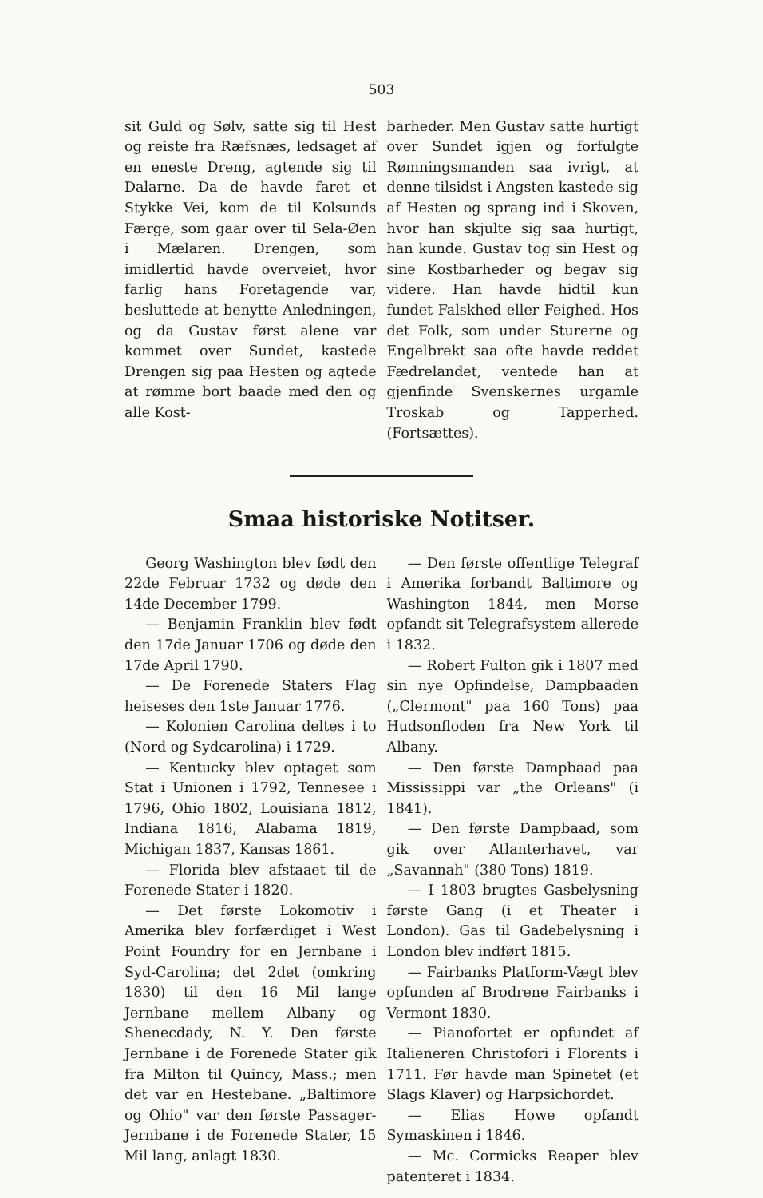503
sit Guld og Sølv, satte sig til Hest og reiste fra Ræfsnæs, ledsaget af en eneste Dreng, agtende sig til Dalarne. Da de havde faret et Stykke Vei, kom de til Kolsunds Færge, som gaar over til Sela-Øen i Mælaren. Drengen, som imidlertid havde overveiet, hvor farlig hans Foretagende var, besluttede at benytte Anledningen, og da Gustav først alene var kommet over Sundet, kastede Drengen sig paa Hesten og agtede at rømme bort baade med den og alle Kost-
barheder. Men Gustav satte hurtigt over Sundet igjen og forfulgte Rømningsmanden saa ivrigt, at denne tilsidst i Angsten kastede sig af Hesten og sprang ind i Skoven, hvor han skjulte sig saa hurtigt, han kunde. Gustav tog sin Hest og sine Kostbarheder og begav sig videre. Han havde hidtil kun fundet Falskhed eller Feighed. Hos det Folk, som under Sturerne og Engelbrekt saa ofte havde reddet Fædrelandet, ventede han at gjenfinde Svenskernes urgamle Troskab og Tapperhed. (Fortsættes).
Smaa historiske Notitser.
Georg Washington blev født den 22de Februar 1732 og døde den 14de December 1799.
— Benjamin Franklin blev født den 17de Januar 1706 og døde den 17de April 1790.
— De Forenede Staters Flag heiseses den 1ste Januar 1776.
— Kolonien Carolina deltes i to (Nord og Sydcarolina) i 1729.
— Kentucky blev optaget som Stat i Unionen i 1792, Tennesee i 1796, Ohio 1802, Louisiana 1812, Indiana 1816, Alabama 1819, Michigan 1837, Kansas 1861.
— Florida blev afstaaet til de Forenede Stater i 1820.
— Det første Lokomotiv i Amerika blev forfærdiget i West Point Foundry for en Jernbane i Syd-Carolina; det 2det (omkring 1830) til den 16 Mil lange Jernbane mellem Albany og Shenecdady, N. Y. Den første Jernbane i de Forenede Stater gik fra Milton til Quincy, Mass.; men det var en Hestebane. „Baltimore og Ohio" var den første Passager-Jernbane i de Forenede Stater, 15 Mil lang, anlagt 1830.
— Den første offentlige Telegraf i Amerika forbandt Baltimore og Washington 1844, men Morse opfandt sit Telegrafsystem allerede i 1832.
— Robert Fulton gik i 1807 med sin nye Opfindelse, Dampbaaden („Clermont" paa 160 Tons) paa Hudsonfloden fra New York til Albany.
— Den første Dampbaad paa Mississippi var „the Orleans" (i 1841).
— Den første Dampbaad, som gik over Atlanterhavet, var „Savannah" (380 Tons) 1819.
— I 1803 brugtes Gasbelysning første Gang (i et Theater i London). Gas til Gadebelysning i London blev indført 1815.
— Fairbanks Platform-Vægt blev opfunden af Brodrene Fairbanks i Vermont 1830.
— Pianofortet er opfundet af Italieneren Christofori i Florents i 1711. Før havde man Spinetet (et Slags Klaver) og Harpsichordet.
— Elias Howe opfandt Symaskinen i 1846.
— Mc. Cormicks Reaper blev patenteret i 1834.